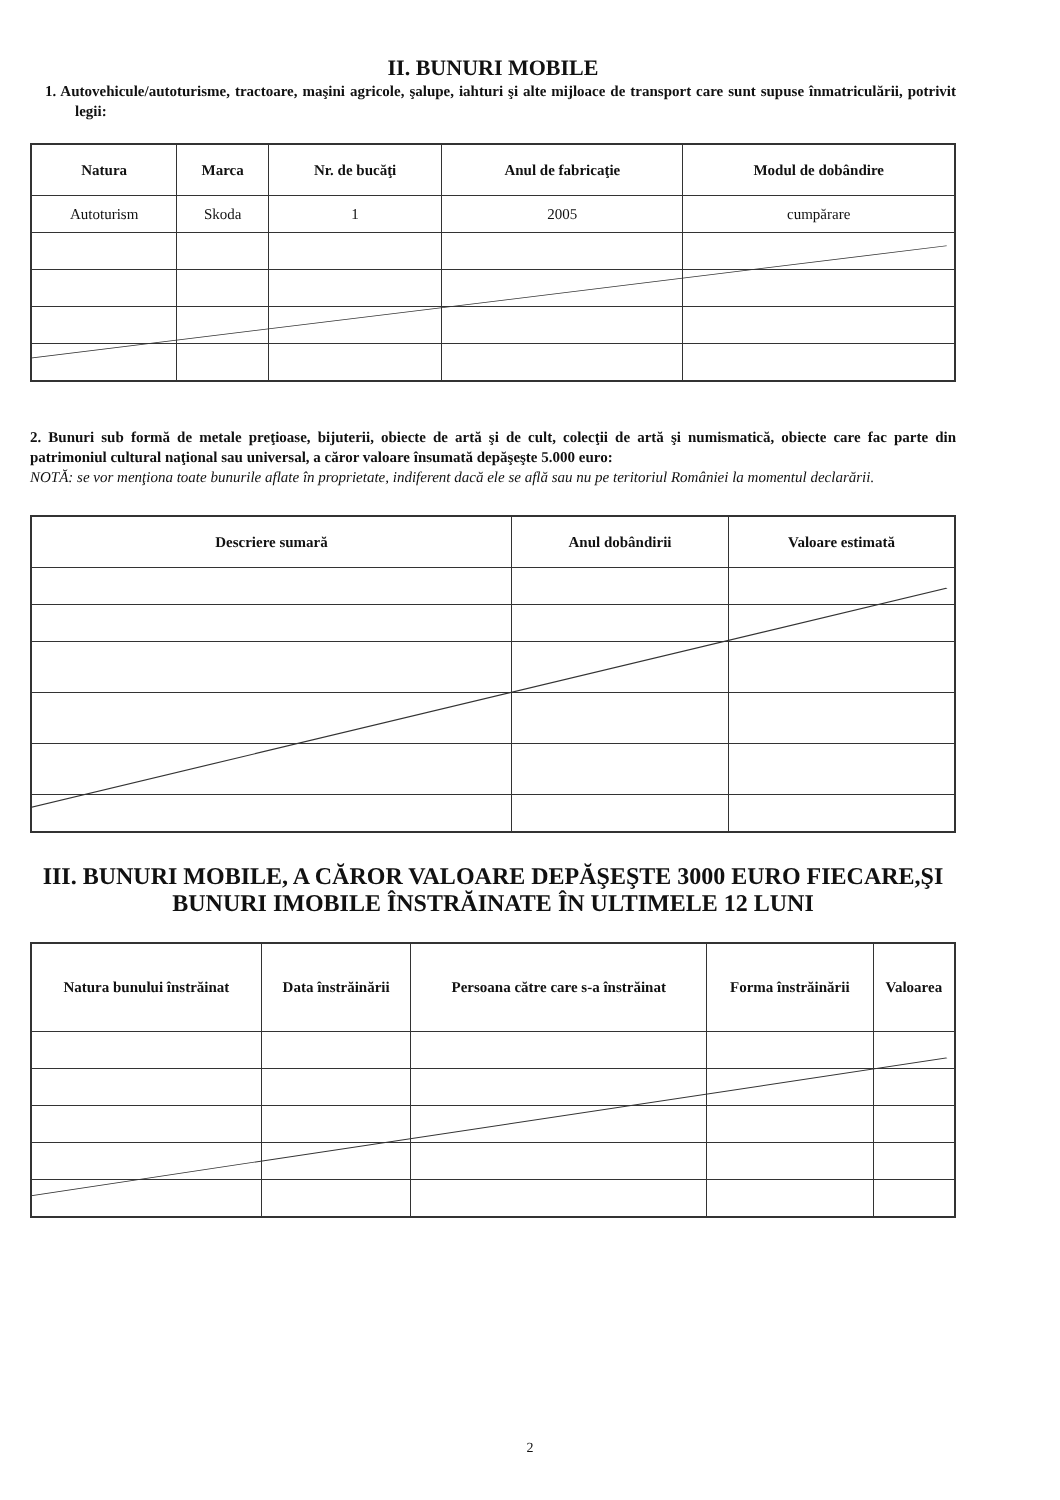II. BUNURI MOBILE
1. Autovehicule/autoturisme, tractoare, maşini agricole, şalupe, iahturi şi alte mijloace de transport care sunt supuse înmatriculării, potrivit legii:
| Natura | Marca | Nr. de bucăţi | Anul de fabricaţie | Modul de dobândire |
| --- | --- | --- | --- | --- |
| Autoturism | Skoda | 1 | 2005 | cumpărare |
2. Bunuri sub formă de metale preţioase, bijuterii, obiecte de artă şi de cult, colecţii de artă şi numismatică, obiecte care fac parte din patrimoniul cultural naţional sau universal, a căror valoare însumată depăşeşte 5.000 euro:
NOTĂ: se vor menţiona toate bunurile aflate în proprietate, indiferent dacă ele se află sau nu pe teritoriul României la momentul declarării.
| Descriere sumară | Anul dobândirii | Valoare estimată |
| --- | --- | --- |
III. BUNURI MOBILE, A CĂROR VALOARE DEPĂŞEŞTE 3000 EURO FIECARE,ŞI BUNURI IMOBILE ÎNSTRĂINATE ÎN ULTIMELE 12 LUNI
| Natura bunului înstrăinat | Data înstrăinării | Persoana către care s-a înstrăinat | Forma înstrăinării | Valoarea |
| --- | --- | --- | --- | --- |
2